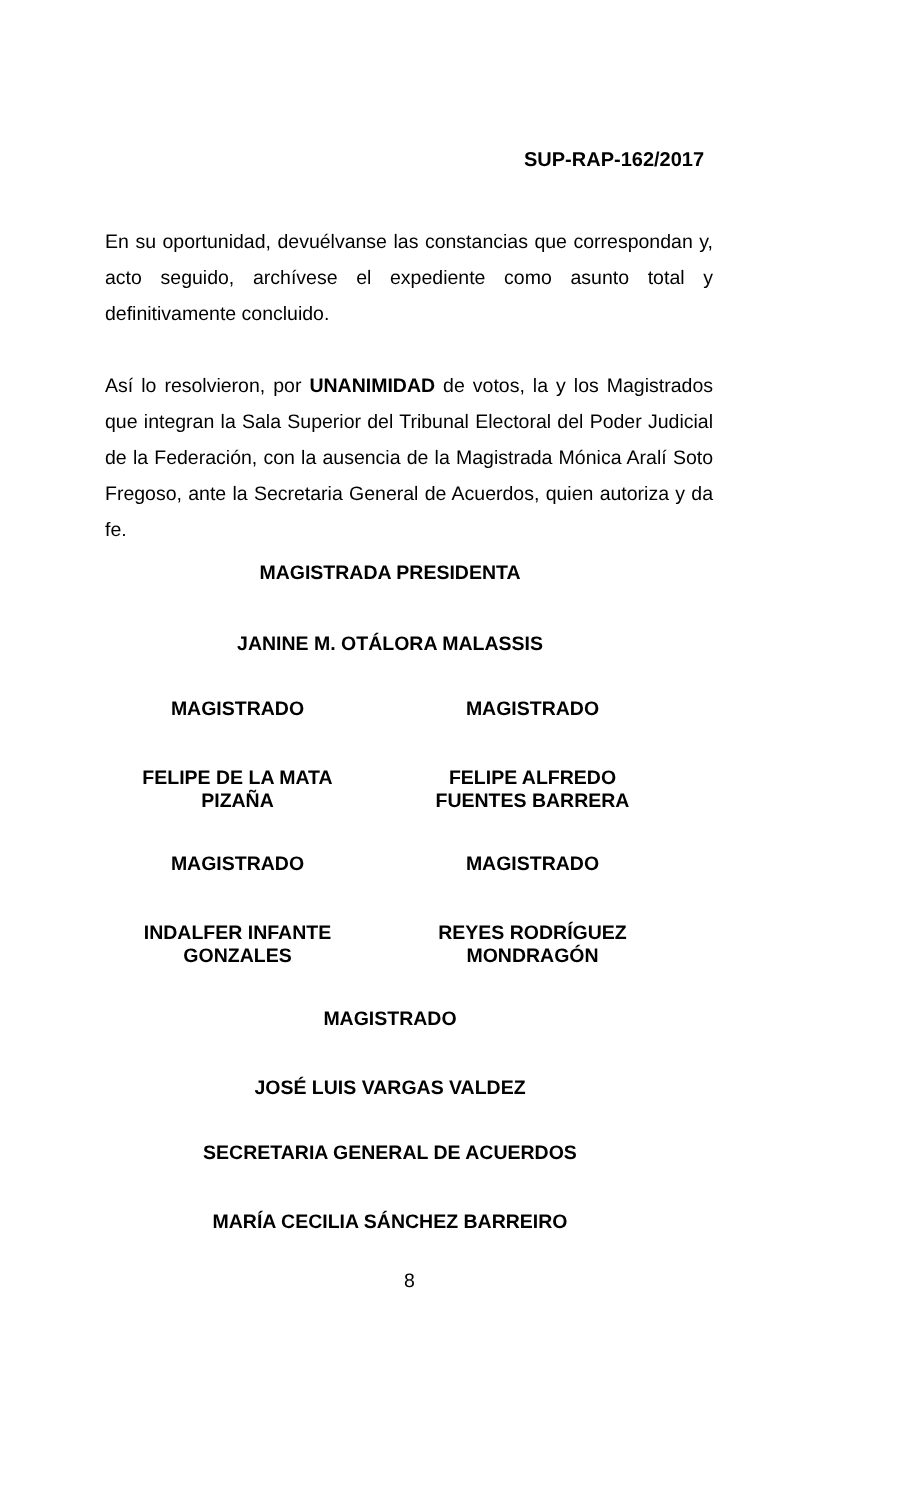SUP-RAP-162/2017
En su oportunidad, devuélvanse las constancias que correspondan y, acto seguido, archívese el expediente como asunto total y definitivamente concluido.
Así lo resolvieron, por UNANIMIDAD de votos, la y los Magistrados que integran la Sala Superior del Tribunal Electoral del Poder Judicial de la Federación, con la ausencia de la Magistrada Mónica Aralí Soto Fregoso, ante la Secretaria General de Acuerdos, quien autoriza y da fe.
MAGISTRADA PRESIDENTA
JANINE M. OTÁLORA MALASSIS
MAGISTRADO MAGISTRADO
FELIPE DE LA MATA
PIZAÑA
FELIPE ALFREDO
FUENTES BARRERA
MAGISTRADO MAGISTRADO
INDALFER INFANTE
GONZALES
REYES RODRÍGUEZ
MONDRAGÓN
MAGISTRADO
JOSÉ LUIS VARGAS VALDEZ
SECRETARIA GENERAL DE ACUERDOS
MARÍA CECILIA SÁNCHEZ BARREIRO
8